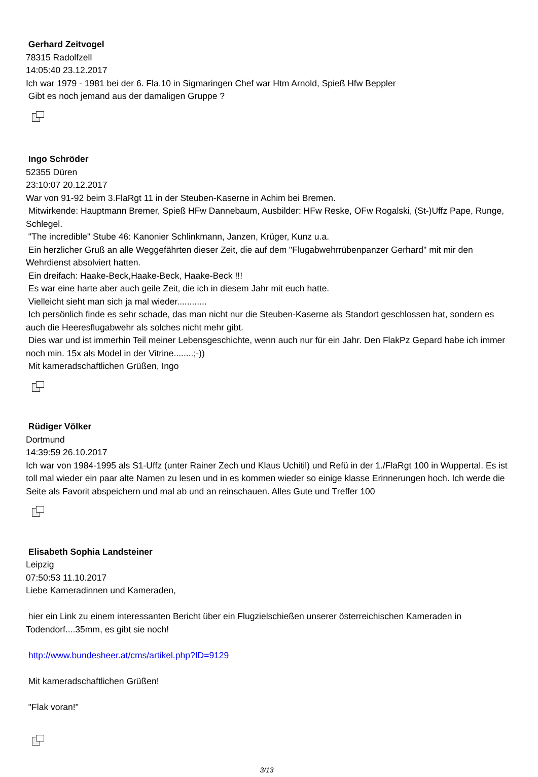Gerhard Zeitvogel
78315 Radolfzell
14:05:40 23.12.2017
Ich war 1979 - 1981 bei der 6. Fla.10 in Sigmaringen Chef war Htm Arnold, Spieß Hfw Beppler
Gibt es noch jemand aus der damaligen Gruppe ?
Ingo Schröder
52355 Düren
23:10:07 20.12.2017
War von 91-92 beim 3.FlaRgt 11 in der Steuben-Kaserne in Achim bei Bremen.
Mitwirkende: Hauptmann Bremer, Spieß HFw Dannebaum, Ausbilder: HFw Reske, OFw Rogalski, (St-)Uffz Pape, Runge, Schlegel.
"The incredible" Stube 46: Kanonier Schlinkmann, Janzen, Krüger, Kunz u.a.
Ein herzlicher Gruß an alle Weggefährten dieser Zeit, die auf dem "Flugabwehrrübenpanzer Gerhard" mit mir den Wehrdienst absolviert hatten.
Ein dreifach: Haake-Beck,Haake-Beck, Haake-Beck !!!
Es war eine harte aber auch geile Zeit, die ich in diesem Jahr mit euch hatte.
Vielleicht sieht man sich ja mal wieder............
Ich persönlich finde es sehr schade, das man nicht nur die Steuben-Kaserne als Standort geschlossen hat, sondern es auch die Heeresflugabwehr als solches nicht mehr gibt.
Dies war und ist immerhin Teil meiner Lebensgeschichte, wenn auch nur für ein Jahr. Den FlakPz Gepard habe ich immer noch min. 15x als Model in der Vitrine........;-))
Mit kameradschaftlichen Grüßen, Ingo
Rüdiger Völker
Dortmund
14:39:59 26.10.2017
Ich war von 1984-1995 als S1-Uffz (unter Rainer Zech und Klaus Uchitil) und Refü in der 1./FlaRgt 100 in Wuppertal. Es ist toll mal wieder ein paar alte Namen zu lesen und in es kommen wieder so einige klasse Erinnerungen hoch. Ich werde die Seite als Favorit abspeichern und mal ab und an reinschauen. Alles Gute und Treffer 100
Elisabeth Sophia Landsteiner
Leipzig
07:50:53 11.10.2017
Liebe Kameradinnen und Kameraden,
hier ein Link zu einem interessanten Bericht über ein Flugzielschießen unserer österreichischen Kameraden in Todendorf....35mm, es gibt sie noch!
http://www.bundesheer.at/cms/artikel.php?ID=9129
Mit kameradschaftlichen Grüßen!
"Flak voran!"
3/13